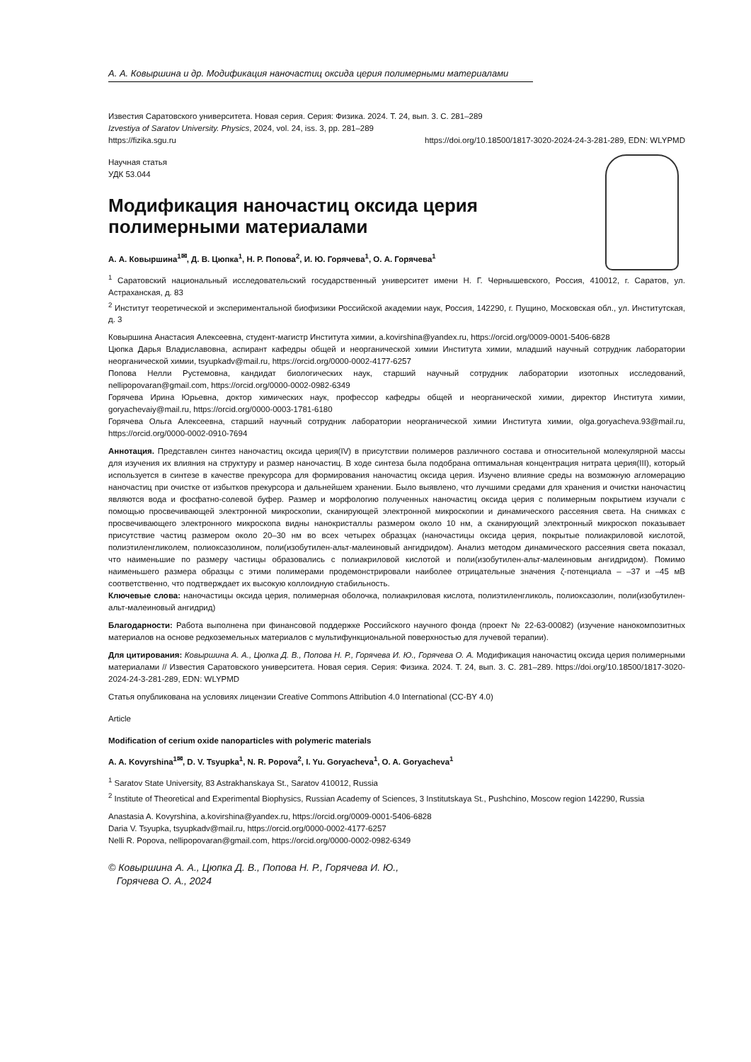А. А. Ковыршина и др. Модификация наночастиц оксида церия полимерными материалами
Известия Саратовского университета. Новая серия. Серия: Физика. 2024. Т. 24, вып. 3. С. 281–289
Izvestiya of Saratov University. Physics, 2024, vol. 24, iss. 3, pp. 281–289
https://fizika.sgu.ru https://doi.org/10.18500/1817-3020-2024-24-3-281-289, EDN: WLYPMD
Научная статья
УДК 53.044
Модификация наночастиц оксида церия полимерными материалами
А. А. Ковыршина<sup>1✉</sup>, Д. В. Цюпка<sup>1</sup>, Н. Р. Попова<sup>2</sup>, И. Ю. Горячева<sup>1</sup>, О. А. Горячева<sup>1</sup>
<sup>1</sup> Саратовский национальный исследовательский государственный университет имени Н. Г. Чернышевского, Россия, 410012, г. Саратов, ул. Астраханская, д. 83
<sup>2</sup> Институт теоретической и экспериментальной биофизики Российской академии наук, Россия, 142290, г. Пущино, Московская обл., ул. Институтская, д. 3
Ковыршина Анастасия Алексеевна, студент-магистр Института химии, a.kovirshina@yandex.ru, https://orcid.org/0009-0001-5406-6828
Цюпка Дарья Владиславовна, аспирант кафедры общей и неорганической химии Института химии, младший научный сотрудник лаборатории неорганической химии, tsyupkadv@mail.ru, https://orcid.org/0000-0002-4177-6257
Попова Нелли Рустемовна, кандидат биологических наук, старший научный сотрудник лаборатории изотопных исследований, nellipopovaran@gmail.com, https://orcid.org/0000-0002-0982-6349
Горячева Ирина Юрьевна, доктор химических наук, профессор кафедры общей и неорганической химии, директор Института химии, goryachevaiy@mail.ru, https://orcid.org/0000-0003-1781-6180
Горячева Ольга Алексеевна, старший научный сотрудник лаборатории неорганической химии Института химии, olga.goryacheva.93@mail.ru, https://orcid.org/0000-0002-0910-7694
Аннотация. Представлен синтез наночастиц оксида церия(IV) в присутствии полимеров различного состава и относительной молекулярной массы для изучения их влияния на структуру и размер наночастиц. В ходе синтеза была подобрана оптимальная концентрация нитрата церия(III), который используется в синтезе в качестве прекурсора для формирования наночастиц оксида церия. Изучено влияние среды на возможную агломерацию наночастиц при очистке от избытков прекурсора и дальнейшем хранении. Было выявлено, что лучшими средами для хранения и очистки наночастиц являются вода и фосфатно-солевой буфер. Размер и морфологию полученных наночастиц оксида церия с полимерным покрытием изучали с помощью просвечивающей электронной микроскопии, сканирующей электронной микроскопии и динамического рассеяния света. На снимках с просвечивающего электронного микроскопа видны нанокристаллы размером около 10 нм, а сканирующий электронный микроскоп показывает присутствие частиц размером около 20–30 нм во всех четырех образцах (наночастицы оксида церия, покрытые полиакриловой кислотой, полиэтиленгликолем, полиоксазолином, поли(изобутилен-альт-малеиновый ангидридом). Анализ методом динамического рассеяния света показал, что наименьшие по размеру частицы образовались с полиакриловой кислотой и поли(изобутилен-альт-малеиновым ангидридом). Помимо наименьшего размера образцы с этими полимерами продемонстрировали наиболее отрицательные значения ζ-потенциала – –37 и –45 мВ соответственно, что подтверждает их высокую коллоидную стабильность.
Ключевые слова: наночастицы оксида церия, полимерная оболочка, полиакриловая кислота, полиэтиленгликоль, полиоксазолин, поли(изобутилен- альт-малеиновый ангидрид)
Благодарности: Работа выполнена при финансовой поддержке Российского научного фонда (проект № 22-63-00082) (изучение нанокомпозитных материалов на основе редкоземельных материалов с мультифункциональной поверхностью для лучевой терапии).
Для цитирования: Ковыршина А. А., Цюпка Д. В., Попова Н. Р., Горячева И. Ю., Горячева О. А. Модификация наночастиц оксида церия полимерными материалами // Известия Саратовского университета. Новая серия. Серия: Физика. 2024. Т. 24, вып. 3. С. 281–289. https://doi.org/10.18500/1817-3020-2024-24-3-281-289, EDN: WLYPMD
Статья опубликована на условиях лицензии Creative Commons Attribution 4.0 International (CC-BY 4.0)
Article
Modification of cerium oxide nanoparticles with polymeric materials
A. A. Kovyrshina<sup>1✉</sup>, D. V. Tsyupka<sup>1</sup>, N. R. Popova<sup>2</sup>, I. Yu. Goryacheva<sup>1</sup>, O. A. Goryacheva<sup>1</sup>
<sup>1</sup> Saratov State University, 83 Astrakhanskaya St., Saratov 410012, Russia
<sup>2</sup> Institute of Theoretical and Experimental Biophysics, Russian Academy of Sciences, 3 Institutskaya St., Pushchino, Moscow region 142290, Russia
Anastasia A. Kovyrshina, a.kovirshina@yandex.ru, https://orcid.org/0009-0001-5406-6828
Daria V. Tsyupka, tsyupkadv@mail.ru, https://orcid.org/0000-0002-4177-6257
Nelli R. Popova, nellipopovaran@gmail.com, https://orcid.org/0000-0002-0982-6349
© Ковыршина А. А., Цюпка Д. В., Попова Н. Р., Горячева И. Ю.,
Горячева О. А., 2024